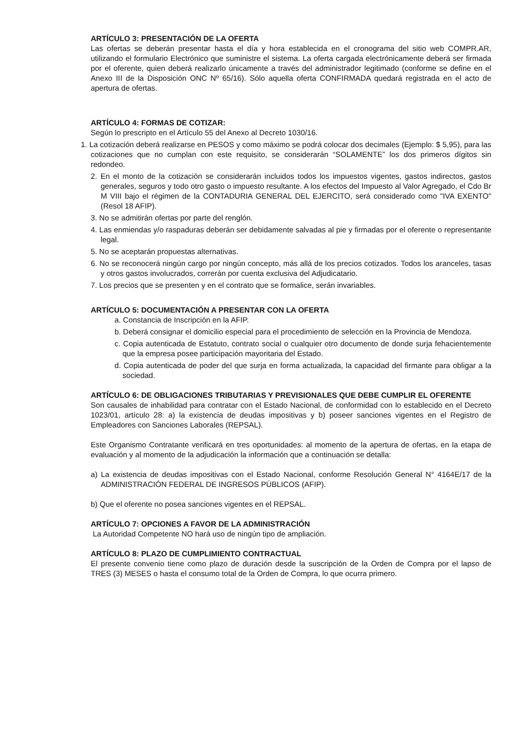ARTÍCULO 3: PRESENTACIÓN DE LA OFERTA
Las ofertas se deberán presentar hasta el día y hora establecida en el cronograma del sitio web COMPR.AR, utilizando el formulario Electrónico que suministre el sistema. La oferta cargada electrónicamente deberá ser firmada por el oferente, quien deberá realizarlo únicamente a través del administrador legitimado (conforme se define en el Anexo III de la Disposición ONC Nº 65/16). Sólo aquella oferta CONFIRMADA quedará registrada en el acto de apertura de ofertas.
ARTÍCULO 4: FORMAS DE COTIZAR:
Según lo prescripto en el Artículo 55 del Anexo al Decreto 1030/16.
1. La cotización deberá realizarse en PESOS y como máximo se podrá colocar dos decimales (Ejemplo: $ 5,95), para las cotizaciones que no cumplan con este requisito, se considerarán “SOLAMENTE” los dos primeros dígitos sin redondeo.
2. En el monto de la cotización se considerarán incluidos todos los impuestos vigentes, gastos indirectos, gastos generales, seguros y todo otro gasto o impuesto resultante. A los efectos del Impuesto al Valor Agregado, el Cdo Br M VIII bajo el régimen de la CONTADURIA GENERAL DEL EJERCITO, será considerado como "IVA EXENTO" (Resol 18 AFIP).
3. No se admitirán ofertas por parte del renglón.
4. Las enmiendas y/o raspaduras deberán ser debidamente salvadas al pie y firmadas por el oferente o representante legal.
5. No se aceptarán propuestas alternativas.
6. No se reconocerá ningún cargo por ningún concepto, más allá de los precios cotizados. Todos los aranceles, tasas y otros gastos involucrados, correrán por cuenta exclusiva del Adjudicatario.
7. Los precios que se presenten y en el contrato que se formalice, serán invariables.
ARTÍCULO 5: DOCUMENTACIÓN A PRESENTAR CON LA OFERTA
a. Constancia de Inscripción en la AFIP.
b. Deberá consignar el domicilio especial para el procedimiento de selección en la Provincia de Mendoza.
c. Copia autenticada de Estatuto, contrato social o cualquier otro documento de donde surja fehacientemente que la empresa posee participación mayoritaria del Estado.
d. Copia autenticada de poder del que surja en forma actualizada, la capacidad del firmante para obligar a la sociedad.
ARTÍCULO 6: DE OBLIGACIONES TRIBUTARIAS Y PREVISIONALES QUE DEBE CUMPLIR EL OFERENTE
Son causales de inhabilidad para contratar con el Estado Nacional, de conformidad con lo establecido en el Decreto 1023/01, artículo 28: a) la existencia de deudas impositivas y b) poseer sanciones vigentes en el Registro de Empleadores con Sanciones Laborales (REPSAL).
Este Organismo Contratante verificará en tres oportunidades: al momento de la apertura de ofertas, en la etapa de evaluación y al momento de la adjudicación la información que a continuación se detalla:
a) La existencia de deudas impositivas con el Estado Nacional, conforme Resolución General N° 4164E/17 de la ADMINISTRACIÓN FEDERAL DE INGRESOS PÚBLICOS (AFIP).
b) Que el oferente no posea sanciones vigentes en el REPSAL.
ARTÍCULO 7: OPCIONES A FAVOR DE LA ADMINISTRACIÓN
La Autoridad Competente NO hará uso de ningún tipo de ampliación.
ARTÍCULO 8: PLAZO DE CUMPLIMIENTO CONTRACTUAL
El presente convenio tiene como plazo de duración desde la suscripción de la Orden de Compra por el lapso de TRES (3) MESES o hasta el consumo total de la Orden de Compra, lo que ocurra primero.